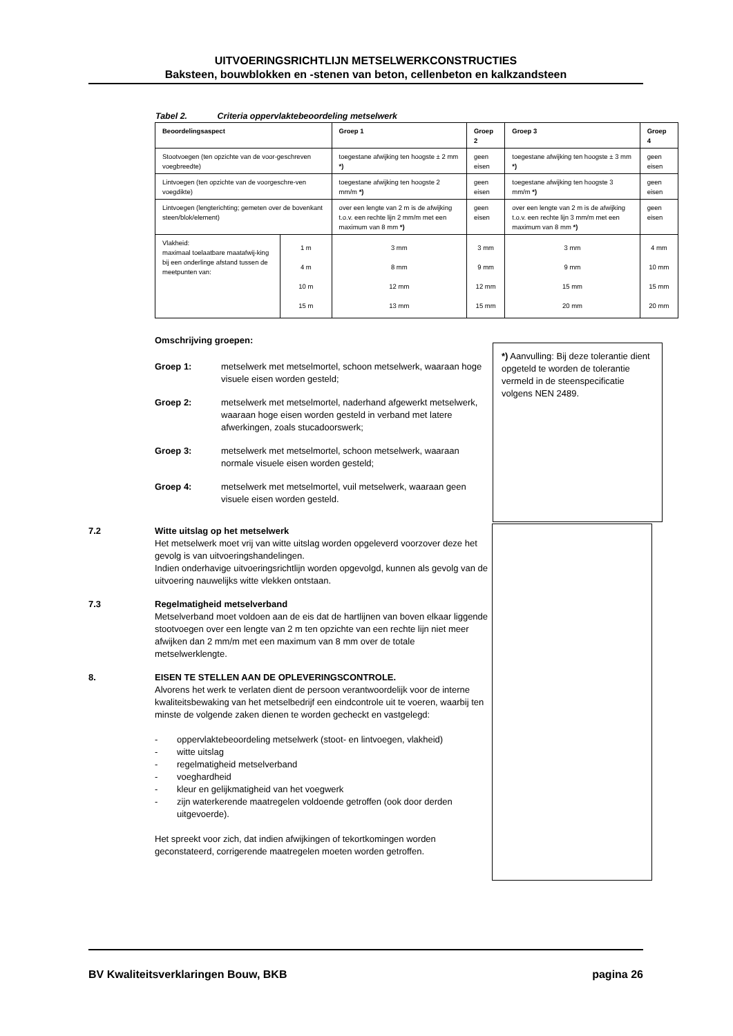UITVOERINGSRICHTLIJN METSELWERKCONSTRUCTIES
Baksteen, bouwblokken en -stenen van beton, cellenbeton en kalkzandsteen
Tabel 2. Criteria oppervlaktebeoordeling metselwerk
| Beoordelingsaspect | | Groep 1 | Groep 2 | Groep 3 | Groep 4 |
| --- | --- | --- | --- | --- | --- |
| Stootvoegen (ten opzichte van de voor-geschreven voegbreedte) | | toegestane afwijking ten hoogste ± 2 mm *) | geen eisen | toegestane afwijking ten hoogste ± 3 mm *) | geen eisen |
| Lintvoegen (ten opzichte van de voorgeschre-ven voegdikte) | | toegestane afwijking ten hoogste 2 mm/m *) | geen eisen | toegestane afwijking ten hoogste 3 mm/m *) | geen eisen |
| Lintvoegen (lengterichting; gemeten over de bovenkant steen/blok/element) | | over een lengte van 2 m is de afwijking t.o.v. een rechte lijn 2 mm/m met een maximum van 8 mm *) | geen eisen | over een lengte van 2 m is de afwijking t.o.v. een rechte lijn 3 mm/m met een maximum van 8 mm *) | geen eisen |
| Vlakheid: maximaal toelaatbare maatafwij-king bij een onderlinge afstand tussen de meetpunten van: | 1 m 4 m 10 m 15 m | 3 mm 8 mm 12 mm 13 mm | 3 mm 9 mm 12 mm 15 mm | 3 mm 9 mm 15 mm 20 mm | 4 mm 10 mm 15 mm 20 mm |
Omschrijving groepen:
Groep 1: metselwerk met metselmortel, schoon metselwerk, waaraan hoge visuele eisen worden gesteld;
Groep 2: metselwerk met metselmortel, naderhand afgewerkt metselwerk, waaraan hoge eisen worden gesteld in verband met latere afwerkingen, zoals stucadoorswerk;
Groep 3: metselwerk met metselmortel, schoon metselwerk, waaraan normale visuele eisen worden gesteld;
Groep 4: metselwerk met metselmortel, vuil metselwerk, waaraan geen visuele eisen worden gesteld.
7.2 Witte uitslag op het metselwerk
Het metselwerk moet vrij van witte uitslag worden opgeleverd voorzover deze het gevolg is van uitvoeringshandelingen.
Indien onderhavige uitvoeringsrichtlijn worden opgevolgd, kunnen als gevolg van de uitvoering nauwelijks witte vlekken ontstaan.
7.3 Regelmatigheid metselverband
Metselverband moet voldoen aan de eis dat de hartlijnen van boven elkaar liggende stootvoegen over een lengte van 2 m ten opzichte van een rechte lijn niet meer afwijken dan 2 mm/m met een maximum van 8 mm over de totale metselwerklengte.
8. EISEN TE STELLEN AAN DE OPLEVERINGSCONTROLE.
Alvorens het werk te verlaten dient de persoon verantwoordelijk voor de interne kwaliteitsbewaking van het metselbedrijf een eindcontrole uit te voeren, waarbij ten minste de volgende zaken dienen te worden gecheckt en vastgelegd:
- oppervlaktebeoordeling metselwerk (stoot- en lintvoegen, vlakheid)
- witte uitslag
- regelmatigheid metselverband
- voeghardheid
- kleur en gelijkmatigheid van het voegwerk
- zijn waterkerende maatregelen voldoende getroffen (ook door derden uitgevoerde).
Het spreekt voor zich, dat indien afwijkingen of tekortkomingen worden geconstateerd, corrigerende maatregelen moeten worden getroffen.
*) Aanvulling: Bij deze tolerantie dient opgeteld te worden de tolerantie vermeld in de steenspecificatie volgens NEN 2489.
BV Kwaliteitsverklaringen Bouw, BKB pagina 26